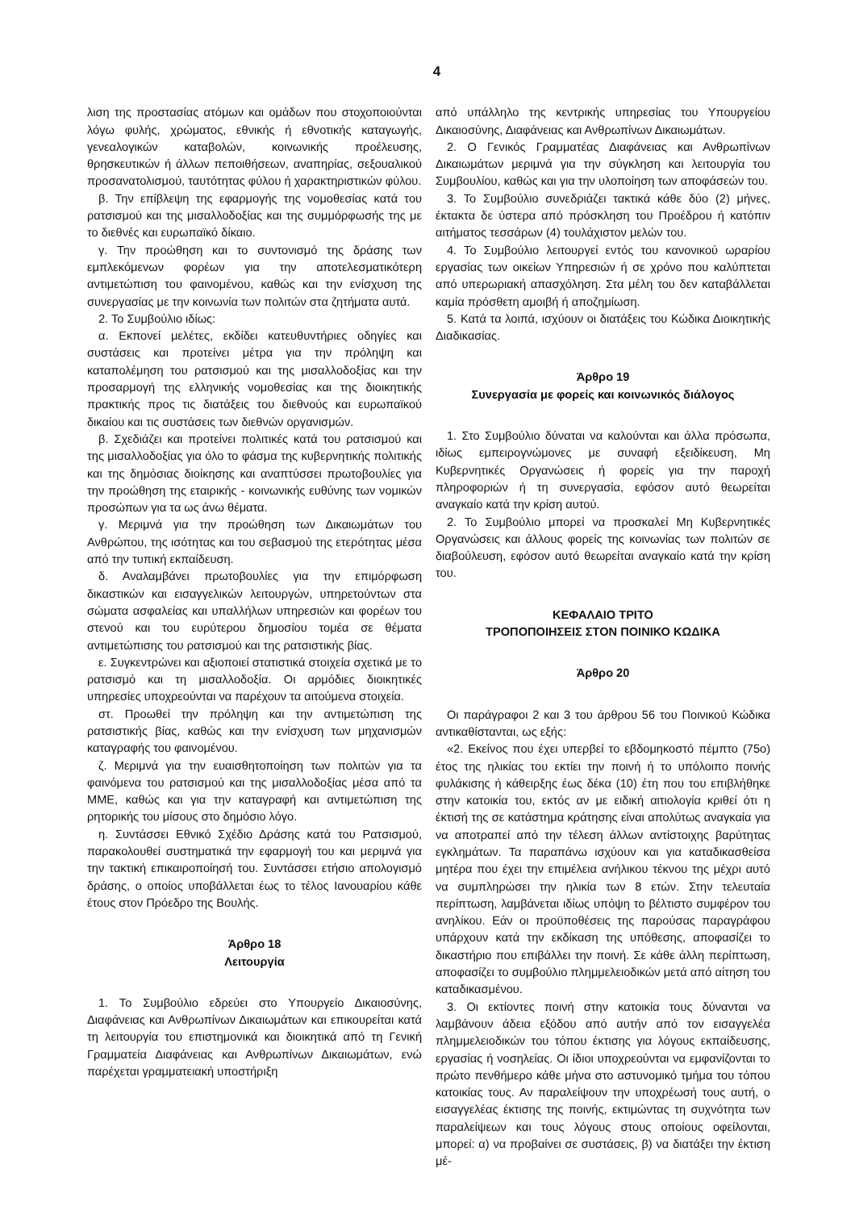4
λιση της προστασίας ατόμων και ομάδων που στοχοποιούνται λόγω φυλής, χρώματος, εθνικής ή εθνοτικής καταγωγής, γενεαλογικών καταβολών, κοινωνικής προέλευσης, θρησκευτικών ή άλλων πεποιθήσεων, αναπηρίας, σεξουαλικού προσανατολισμού, ταυτότητας φύλου ή χαρακτηριστικών φύλου.
β. Την επίβλεψη της εφαρμογής της νομοθεσίας κατά του ρατσισμού και της μισαλλοδοξίας και της συμμόρφωσής της με το διεθνές και ευρωπαϊκό δίκαιο.
γ. Την προώθηση και το συντονισμό της δράσης των εμπλεκόμενων φορέων για την αποτελεσματικότερη αντιμετώπιση του φαινομένου, καθώς και την ενίσχυση της συνεργασίας με την κοινωνία των πολιτών στα ζητήματα αυτά.
2. Το Συμβούλιο ιδίως:
α. Εκπονεί μελέτες, εκδίδει κατευθυντήριες οδηγίες και συστάσεις και προτείνει μέτρα για την πρόληψη και καταπολέμηση του ρατσισμού και της μισαλλοδοξίας και την προσαρμογή της ελληνικής νομοθεσίας και της διοικητικής πρακτικής προς τις διατάξεις του διεθνούς και ευρωπαϊκού δικαίου και τις συστάσεις των διεθνών οργανισμών.
β. Σχεδιάζει και προτείνει πολιτικές κατά του ρατσισμού και της μισαλλοδοξίας για όλο το φάσμα της κυβερνητικής πολιτικής και της δημόσιας διοίκησης και αναπτύσσει πρωτοβουλίες για την προώθηση της εταιρικής - κοινωνικής ευθύνης των νομικών προσώπων για τα ως άνω θέματα.
γ. Μεριμνά για την προώθηση των Δικαιωμάτων του Ανθρώπου, της ισότητας και του σεβασμού της ετερότητας μέσα από την τυπική εκπαίδευση.
δ. Αναλαμβάνει πρωτοβουλίες για την επιμόρφωση δικαστικών και εισαγγελικών λειτουργών, υπηρετούντων στα σώματα ασφαλείας και υπαλλήλων υπηρεσιών και φορέων του στενού και του ευρύτερου δημοσίου τομέα σε θέματα αντιμετώπισης του ρατσισμού και της ρατσιστικής βίας.
ε. Συγκεντρώνει και αξιοποιεί στατιστικά στοιχεία σχετικά με το ρατσισμό και τη μισαλλοδοξία. Οι αρμόδιες διοικητικές υπηρεσίες υποχρεούνται να παρέχουν τα αιτούμενα στοιχεία.
στ. Προωθεί την πρόληψη και την αντιμετώπιση της ρατσιστικής βίας, καθώς και την ενίσχυση των μηχανισμών καταγραφής του φαινομένου.
ζ. Μεριμνά για την ευαισθητοποίηση των πολιτών για τα φαινόμενα του ρατσισμού και της μισαλλοδοξίας μέσα από τα ΜΜΕ, καθώς και για την καταγραφή και αντιμετώπιση της ρητορικής του μίσους στο δημόσιο λόγο.
η. Συντάσσει Εθνικό Σχέδιο Δράσης κατά του Ρατσισμού, παρακολουθεί συστηματικά την εφαρμογή του και μεριμνά για την τακτική επικαιροποίησή του. Συντάσσει ετήσιο απολογισμό δράσης, ο οποίος υποβάλλεται έως το τέλος Ιανουαρίου κάθε έτους στον Πρόεδρο της Βουλής.
Άρθρο 18
Λειτουργία
1. Το Συμβούλιο εδρεύει στο Υπουργείο Δικαιοσύνης, Διαφάνειας και Ανθρωπίνων Δικαιωμάτων και επικουρείται κατά τη λειτουργία του επιστημονικά και διοικητικά από τη Γενική Γραμματεία Διαφάνειας και Ανθρωπίνων Δικαιωμάτων, ενώ παρέχεται γραμματειακή υποστήριξη
από υπάλληλο της κεντρικής υπηρεσίας του Υπουργείου Δικαιοσύνης, Διαφάνειας και Ανθρωπίνων Δικαιωμάτων.
2. Ο Γενικός Γραμματέας Διαφάνειας και Ανθρωπίνων Δικαιωμάτων μεριμνά για την σύγκληση και λειτουργία του Συμβουλίου, καθώς και για την υλοποίηση των αποφάσεών του.
3. Το Συμβούλιο συνεδριάζει τακτικά κάθε δύο (2) μήνες, έκτακτα δε ύστερα από πρόσκληση του Προέδρου ή κατόπιν αιτήματος τεσσάρων (4) τουλάχιστον μελών του.
4. Το Συμβούλιο λειτουργεί εντός του κανονικού ωραρίου εργασίας των οικείων Υπηρεσιών ή σε χρόνο που καλύπτεται από υπερωριακή απασχόληση. Στα μέλη του δεν καταβάλλεται καμία πρόσθετη αμοιβή ή αποζημίωση.
5. Κατά τα λοιπά, ισχύουν οι διατάξεις του Κώδικα Διοικητικής Διαδικασίας.
Άρθρο 19
Συνεργασία με φορείς και κοινωνικός διάλογος
1. Στο Συμβούλιο δύναται να καλούνται και άλλα πρόσωπα, ιδίως εμπειρογνώμονες με συναφή εξειδίκευση, Μη Κυβερνητικές Οργανώσεις ή φορείς για την παροχή πληροφοριών ή τη συνεργασία, εφόσον αυτό θεωρείται αναγκαίο κατά την κρίση αυτού.
2. Το Συμβούλιο μπορεί να προσκαλεί Μη Κυβερνητικές Οργανώσεις και άλλους φορείς της κοινωνίας των πολιτών σε διαβούλευση, εφόσον αυτό θεωρείται αναγκαίο κατά την κρίση του.
ΚΕΦΑΛΑΙΟ ΤΡΙΤΟ
ΤΡΟΠΟΠΟΙΗΣΕΙΣ ΣΤΟΝ ΠΟΙΝΙΚΟ ΚΩΔΙΚΑ
Άρθρο 20
Οι παράγραφοι 2 και 3 του άρθρου 56 του Ποινικού Κώδικα αντικαθίστανται, ως εξής:
«2. Εκείνος που έχει υπερβεί το εβδομηκοστό πέμπτο (75ο) έτος της ηλικίας του εκτίει την ποινή ή το υπόλοιπο ποινής φυλάκισης ή κάθειρξης έως δέκα (10) έτη που του επιβλήθηκε στην κατοικία του, εκτός αν με ειδική αιτιολογία κριθεί ότι η έκτισή της σε κατάστημα κράτησης είναι απολύτως αναγκαία για να αποτραπεί από την τέλεση άλλων αντίστοιχης βαρύτητας εγκλημάτων. Τα παραπάνω ισχύουν και για καταδικασθείσα μητέρα που έχει την επιμέλεια ανήλικου τέκνου της μέχρι αυτό να συμπληρώσει την ηλικία των 8 ετών. Στην τελευταία περίπτωση, λαμβάνεται ιδίως υπόψη το βέλτιστο συμφέρον του ανηλίκου. Εάν οι προϋποθέσεις της παρούσας παραγράφου υπάρχουν κατά την εκδίκαση της υπόθεσης, αποφασίζει το δικαστήριο που επιβάλλει την ποινή. Σε κάθε άλλη περίπτωση, αποφασίζει το συμβούλιο πλημμελειοδικών μετά από αίτηση του καταδικασμένου.
3. Οι εκτίοντες ποινή στην κατοικία τους δύνανται να λαμβάνουν άδεια εξόδου από αυτήν από τον εισαγγελέα πλημμελειοδικών του τόπου έκτισης για λόγους εκπαίδευσης, εργασίας ή νοσηλείας. Οι ίδιοι υποχρεούνται να εμφανίζονται το πρώτο πενθήμερο κάθε μήνα στο αστυνομικό τμήμα του τόπου κατοικίας τους. Αν παραλείψουν την υποχρέωσή τους αυτή, ο εισαγγελέας έκτισης της ποινής, εκτιμώντας τη συχνότητα των παραλείψεων και τους λόγους στους οποίους οφείλονται, μπορεί: α) να προβαίνει σε συστάσεις, β) να διατάξει την έκτιση μέ-